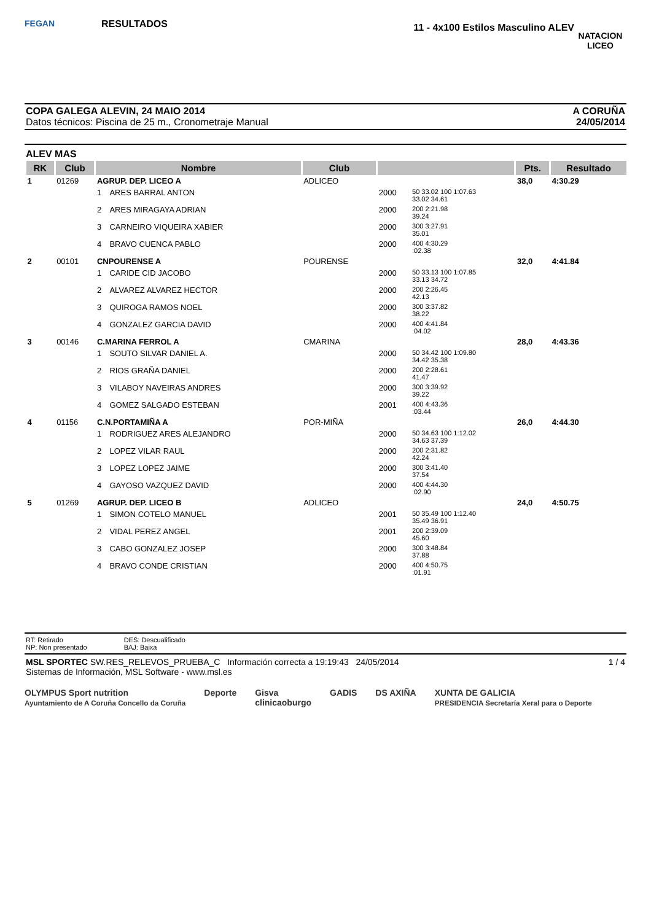FEGAN
RESULTADOS
11 - 4x100 Estilos Masculino ALEV
NATACION LICEO
COPA GALEGA ALEVIN, 24 MAIO 2014
Datos técnicos: Piscina de 25 m., Cronometraje Manual
A CORUÑA
24/05/2014
ALEV MAS
| RK | Club | Nombre | | Club | | | Pts. | Resultado |
| --- | --- | --- | --- | --- | --- | --- | --- | --- |
| 1 | 01269 | AGRUP. DEP. LICEO A | | ADLICEO | | | 38,0 | 4:30.29 |
| | | 1 | ARES BARRAL ANTON | | 2000 | 50 33.02 100 1:07.63 33.02 34.61 | | |
| | | 2 | ARES MIRAGAYA ADRIAN | | 2000 | 200 2:21.98 39.24 | | |
| | | 3 | CARNEIRO VIQUEIRA XABIER | | 2000 | 300 3:27.91 35.01 | | |
| | | 4 | BRAVO CUENCA PABLO | | 2000 | 400 4:30.29 :02.38 | | |
| 2 | 00101 | CNPOURENSE A | | POURENSE | | | 32,0 | 4:41.84 |
| | | 1 | CARIDE CID JACOBO | | 2000 | 50 33.13 100 1:07.85 33.13 34.72 | | |
| | | 2 | ALVAREZ ALVAREZ HECTOR | | 2000 | 200 2:26.45 42.13 | | |
| | | 3 | QUIROGA RAMOS NOEL | | 2000 | 300 3:37.82 38.22 | | |
| | | 4 | GONZALEZ GARCIA DAVID | | 2000 | 400 4:41.84 :04.02 | | |
| 3 | 00146 | C.MARINA FERROL A | | CMARINA | | | 28,0 | 4:43.36 |
| | | 1 | SOUTO SILVAR DANIEL A. | | 2000 | 50 34.42 100 1:09.80 34.42 35.38 | | |
| | | 2 | RIOS GRAÑA DANIEL | | 2000 | 200 2:28.61 41.47 | | |
| | | 3 | VILABOY NAVEIRAS ANDRES | | 2000 | 300 3:39.92 39.22 | | |
| | | 4 | GOMEZ SALGADO ESTEBAN | | 2001 | 400 4:43.36 :03.44 | | |
| 4 | 01156 | C.N.PORTAMIÑA A | | POR-MIÑA | | | 26,0 | 4:44.30 |
| | | 1 | RODRIGUEZ ARES ALEJANDRO | | 2000 | 50 34.63 100 1:12.02 34.63 37.39 | | |
| | | 2 | LOPEZ VILAR RAUL | | 2000 | 200 2:31.82 42.24 | | |
| | | 3 | LOPEZ LOPEZ JAIME | | 2000 | 300 3:41.40 37.54 | | |
| | | 4 | GAYOSO VAZQUEZ DAVID | | 2000 | 400 4:44.30 :02.90 | | |
| 5 | 01269 | AGRUP. DEP. LICEO B | | ADLICEO | | | 24,0 | 4:50.75 |
| | | 1 | SIMON COTELO MANUEL | | 2001 | 50 35.49 100 1:12.40 35.49 36.91 | | |
| | | 2 | VIDAL PEREZ ANGEL | | 2001 | 200 2:39.09 45.60 | | |
| | | 3 | CABO GONZALEZ JOSEP | | 2000 | 300 3:48.84 37.88 | | |
| | | 4 | BRAVO CONDE CRISTIAN | | 2000 | 400 4:50.75 :01.91 | | |
RT: Retirado
NP: Non presentado
DES: Descualificado
BAJ: Baixa
MSL SPORTEC SW.RES_RELEVOS_PRUEBA_C Información correcta a 19:19:43 24/05/2014
Sistemas de Información, MSL Software - www.msl.es
1 / 4
OLYMPUS Sport nutrition
Ayuntamiento de A Coruña Concello da Coruña Deporte Gisva
clinicaoburgo GADIS DS AXIÑA XUNTA DE GALICIA
PRESIDENCIA Secretaría Xeral para o Deporte